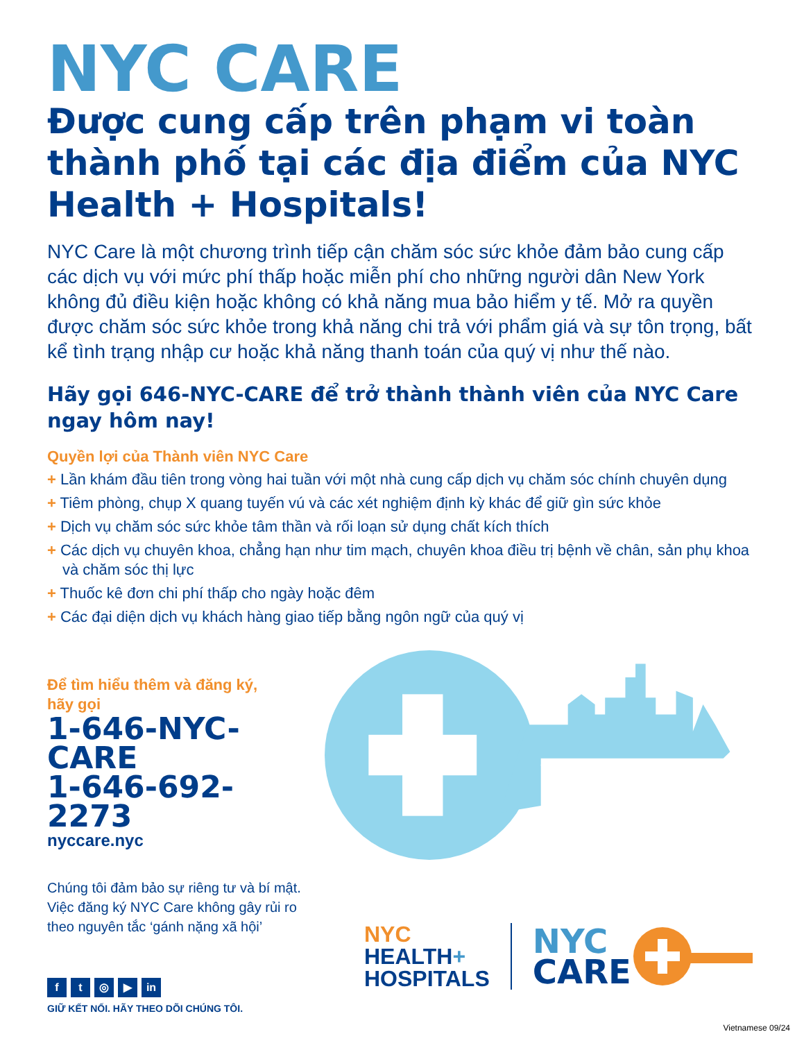NYC CARE
Được cung cấp trên phạm vi toàn thành phố tại các địa điểm của NYC Health + Hospitals!
NYC Care là một chương trình tiếp cận chăm sóc sức khỏe đảm bảo cung cấp các dịch vụ với mức phí thấp hoặc miễn phí cho những người dân New York không đủ điều kiện hoặc không có khả năng mua bảo hiểm y tế. Mở ra quyền được chăm sóc sức khỏe trong khả năng chi trả với phẩm giá và sự tôn trọng, bất kể tình trạng nhập cư hoặc khả năng thanh toán của quý vị như thế nào.
Hãy gọi 646-NYC-CARE để trở thành thành viên của NYC Care ngay hôm nay!
Quyền lợi của Thành viên NYC Care
+ Lần khám đầu tiên trong vòng hai tuần với một nhà cung cấp dịch vụ chăm sóc chính chuyên dụng
+ Tiêm phòng, chụp X quang tuyến vú và các xét nghiệm định kỳ khác để giữ gìn sức khỏe
+ Dịch vụ chăm sóc sức khỏe tâm thần và rối loạn sử dụng chất kích thích
+ Các dịch vụ chuyên khoa, chẳng hạn như tim mạch, chuyên khoa điều trị bệnh về chân, sản phụ khoa và chăm sóc thị lực
+ Thuốc kê đơn chi phí thấp cho ngày hoặc đêm
+ Các đại diện dịch vụ khách hàng giao tiếp bằng ngôn ngữ của quý vị
Để tìm hiểu thêm và đăng ký,
hãy gọi
1-646-NYC-CARE
1-646-692-2273
nyccare.nyc
Chúng tôi đảm bảo sự riêng tư và bí mật. Việc đăng ký NYC Care không gây rủi ro theo nguyên tắc ‘gánh nặng xã hội’
ft ◎ ▶ in
GIỮ KẾT NỐI. HÃY THEO DÕI CHÚNG TÔI.
NYC
HEALTH+
HOSPITALS
NYC
CARE
Vietnamese 09/24